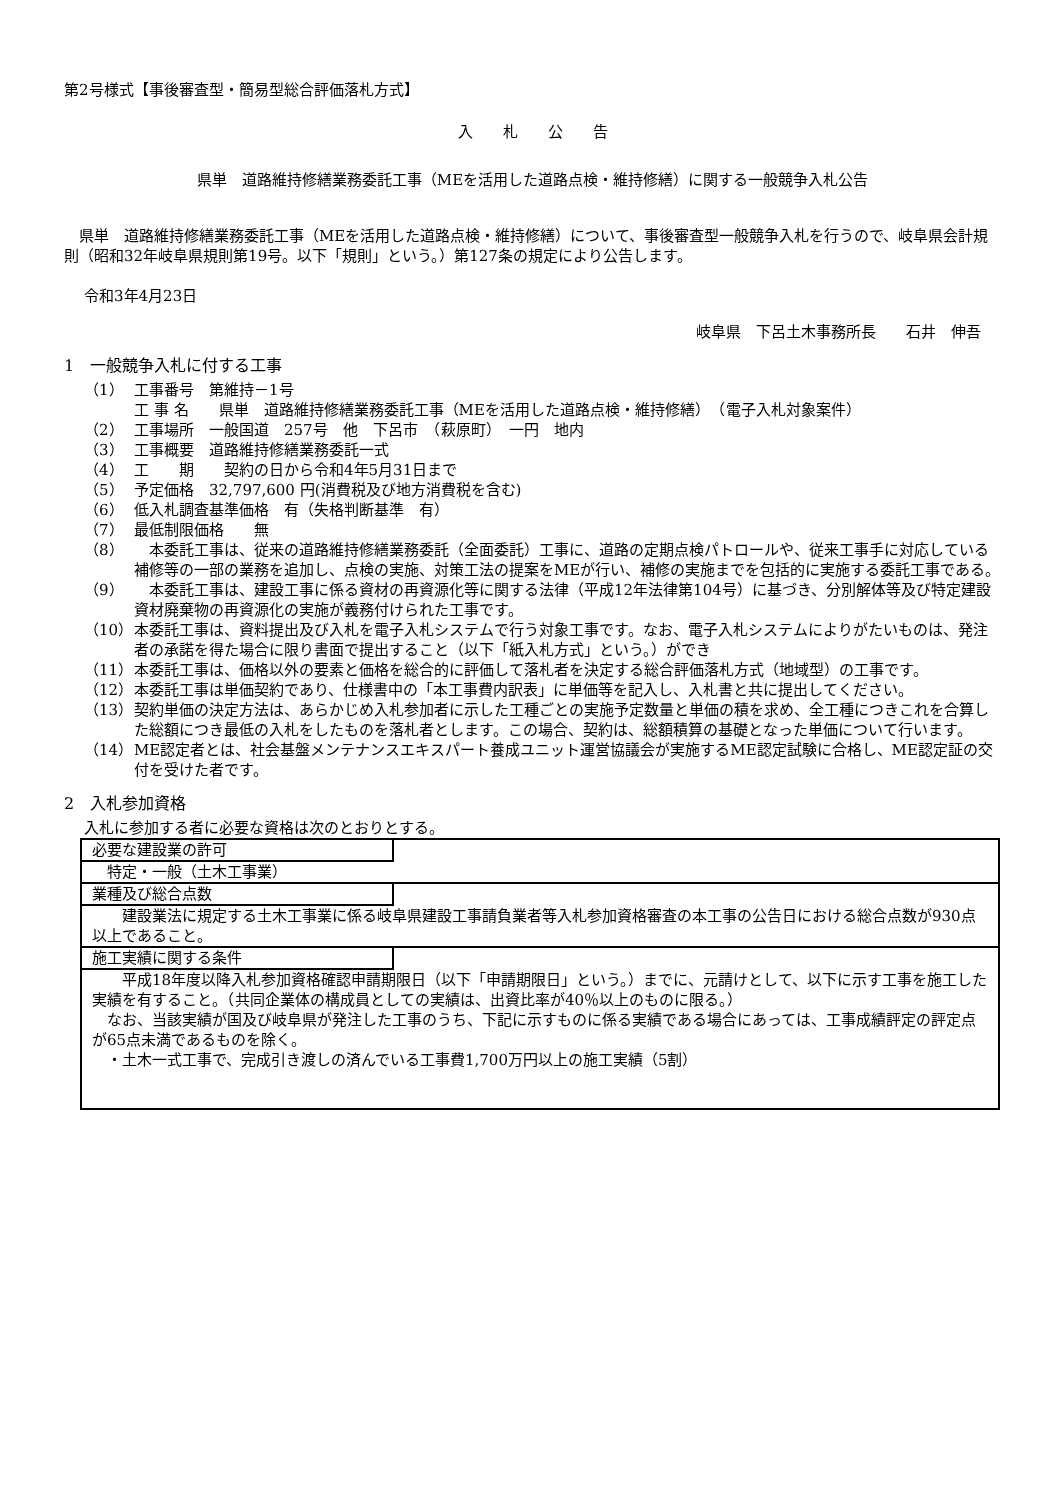第2号様式【事後審査型・簡易型総合評価落札方式】
入　　札　　公　　告
県単　道路維持修繕業務委託工事（MEを活用した道路点検・維持修繕）に関する一般競争入札公告
　県単　道路維持修繕業務委託工事（MEを活用した道路点検・維持修繕）について、事後審査型一般競争入札を行うので、岐阜県会計規則（昭和32年岐阜県規則第19号。以下「規則」という。）第127条の規定により公告します。
令和3年4月23日
岐阜県　下呂土木事務所長　　石井　伸吾
1　一般競争入札に付する工事
（1） 工事番号　第維持－1号
工 事 名　　県単　道路維持修繕業務委託工事（MEを活用した道路点検・維持修繕）　（電子入札対象案件）
（2） 工事場所　一般国道　257号　他　下呂市　（萩原町）　一円　地内
（3） 工事概要　道路維持修繕業務委託一式
（4） 工　　期　　契約の日から令和4年5月31日まで
（5） 予定価格　32,797,600 円(消費税及び地方消費税を含む)
（6） 低入札調査基準価格　有（失格判断基準　有）
（7） 最低制限価格　　無
（8）　本委託工事は、従来の道路維持修繕業務委託（全面委託）工事に、道路の定期点検パトロールや、従来工事手に対応している補修等の一部の業務を追加し、点検の実施、対策工法の提案をMEが行い、補修の実施までを包括的に実施する委託工事である。
（9）　本委託工事は、建設工事に係る資材の再資源化等に関する法律（平成12年法律第104号）に基づき、分別解体等及び特定建設資材廃棄物の再資源化の実施が義務付けられた工事です。
（10） 本委託工事は、資料提出及び入札を電子入札システムで行う対象工事です。なお、電子入札システムによりがたいものは、発注者の承諾を得た場合に限り書面で提出すること（以下「紙入札方式」という。）ができ
（11） 本委託工事は、価格以外の要素と価格を総合的に評価して落札者を決定する総合評価落札方式（地域型）の工事です。
（12） 本委託工事は単価契約であり、仕様書中の「本工事費内訳表」に単価等を記入し、入札書と共に提出してください。
（13） 契約単価の決定方法は、あらかじめ入札参加者に示した工種ごとの実施予定数量と単価の積を求め、全工種につきこれを合算した総額につき最低の入札をしたものを落札者とします。この場合、契約は、総額積算の基礎となった単価について行います。
（14） ME認定者とは、社会基盤メンテナンスエキスパート養成ユニット運営協議会が実施するME認定試験に合格し、ME認定証の交付を受けた者です。
2　入札参加資格
入札に参加する者に必要な資格は次のとおりとする。
| 必要な建設業の許可 特定・一般（土木工事業） |
| 業種及び総合点数 建設業法に規定する土木工事業に係る岐阜県建設工事請負業者等入札参加資格審査の本工事の公告日における総合点数が930点以上であること。 |
| 施工実績に関する条件 平成18年度以降入札参加資格確認申請期限日（以下「申請期限日」という。）までに、元請けとして、以下に示す工事を施工した実績を有すること。（共同企業体の構成員としての実績は、出資比率が40％以上のものに限る。） なお、当該実績が国及び岐阜県が発注した工事のうち、下記に示すものに係る実績である場合にあっては、工事成績評定の評定点が65点未満であるものを除く。 ・土木一式工事で、完成引き渡しの済んでいる工事費1,700万円以上の施工実績（5割） |